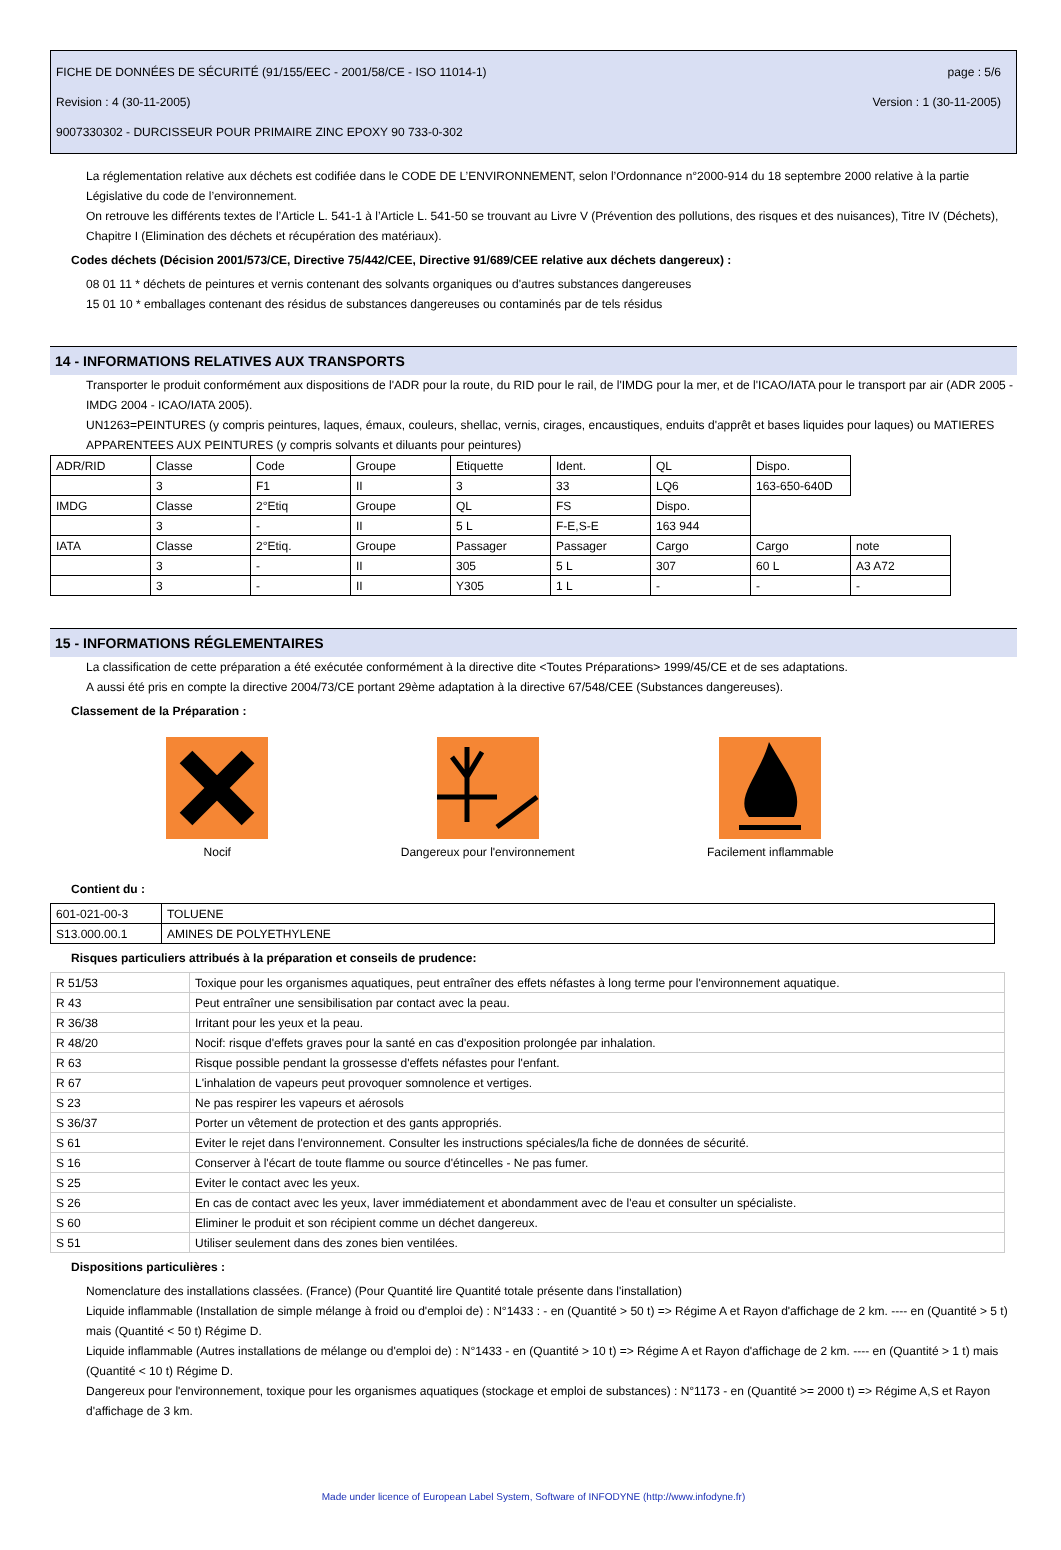FICHE DE DONNÉES DE SÉCURITÉ (91/155/EEC - 2001/58/CE - ISO 11014-1) page : 5/6
Revision : 4 (30-11-2005) Version : 1 (30-11-2005)
9007330302 - DURCISSEUR POUR PRIMAIRE ZINC EPOXY 90 733-0-302
La réglementation relative aux déchets est codifiée dans le CODE DE L’ENVIRONNEMENT, selon l’Ordonnance n°2000-914 du 18 septembre 2000 relative à la partie Législative du code de l’environnement.
On retrouve les différents textes de l’Article L. 541-1 à l’Article L. 541-50 se trouvant au Livre V (Prévention des pollutions, des risques et des nuisances), Titre IV (Déchets), Chapitre I (Elimination des déchets et récupération des matériaux).
Codes déchets (Décision 2001/573/CE, Directive 75/442/CEE, Directive 91/689/CEE relative aux déchets dangereux) :
08 01 11 * déchets de peintures et vernis contenant des solvants organiques ou d'autres substances dangereuses
15 01 10 * emballages contenant des résidus de substances dangereuses ou contaminés par de tels résidus
14 - INFORMATIONS RELATIVES AUX TRANSPORTS
Transporter le produit conformément aux dispositions de l'ADR pour la route, du RID pour le rail, de l'IMDG pour la mer, et de l'ICAO/IATA pour le transport par air (ADR 2005 - IMDG 2004 - ICAO/IATA 2005).
UN1263=PEINTURES (y compris peintures, laques, émaux, couleurs, shellac, vernis, cirages, encaustiques, enduits d'apprêt et bases liquides pour laques) ou MATIERES APPARENTEES AUX PEINTURES (y compris solvants et diluants pour peintures)
| ADR/RID | Classe | Code | Groupe | Etiquette | Ident. | QL | Dispo. | |
| | 3 | F1 | II | 3 | 33 | LQ6 | 163-650-640D | |
| IMDG | Classe | 2°Etiq | Groupe | QL | FS | Dispo. | | |
| | 3 | - | II | 5 L | F-E,S-E | 163 944 | | |
| IATA | Classe | 2°Etiq. | Groupe | Passager | Passager | Cargo | Cargo | note |
| | 3 | - | II | 305 | 5 L | 307 | 60 L | A3 A72 |
| | 3 | - | II | Y305 | 1 L | - | - | - |
15 - INFORMATIONS RÉGLEMENTAIRES
La classification de cette préparation a été exécutée conformément à la directive dite <Toutes Préparations> 1999/45/CE et de ses adaptations.
A aussi été pris en compte la directive 2004/73/CE portant 29ème adaptation à la directive 67/548/CEE (Substances dangereuses).
Classement de la Préparation :
Nocif Dangereux pour l'environnement Facilement inflammable
Contient du :
| 601-021-00-3 | TOLUENE |
| S13.000.00.1 | AMINES DE POLYETHYLENE |
Risques particuliers attribués à la préparation et conseils de prudence:
| R 51/53 | Toxique pour les organismes aquatiques, peut entraîner des effets néfastes à long terme pour l'environnement aquatique. |
| R 43 | Peut entraîner une sensibilisation par contact avec la peau. |
| R 36/38 | Irritant pour les yeux et la peau. |
| R 48/20 | Nocif: risque d'effets graves pour la santé en cas d'exposition prolongée par inhalation. |
| R 63 | Risque possible pendant la grossesse d'effets néfastes pour l'enfant. |
| R 67 | L'inhalation de vapeurs peut provoquer somnolence et vertiges. |
| S 23 | Ne pas respirer les vapeurs et aérosols |
| S 36/37 | Porter un vêtement de protection et des gants appropriés. |
| S 61 | Eviter le rejet dans l'environnement. Consulter les instructions spéciales/la fiche de données de sécurité. |
| S 16 | Conserver à l'écart de toute flamme ou source d'étincelles - Ne pas fumer. |
| S 25 | Eviter le contact avec les yeux. |
| S 26 | En cas de contact avec les yeux, laver immédiatement et abondamment avec de l'eau et consulter un spécialiste. |
| S 60 | Eliminer le produit et son récipient comme un déchet dangereux. |
| S 51 | Utiliser seulement dans des zones bien ventilées. |
Dispositions particulières :
Nomenclature des installations classées. (France) (Pour Quantité lire Quantité totale présente dans l'installation)
Liquide inflammable (Installation de simple mélange à froid ou d'emploi de) : N°1433 : - en (Quantité > 50 t) => Régime A et Rayon d'affichage de 2 km. ---- en (Quantité > 5 t) mais (Quantité < 50 t) Régime D.
Liquide inflammable (Autres installations de mélange ou d'emploi de) : N°1433 - en (Quantité > 10 t) => Régime A et Rayon d'affichage de 2 km. ---- en (Quantité > 1 t) mais (Quantité < 10 t) Régime D.
Dangereux pour l'environnement, toxique pour les organismes aquatiques (stockage et emploi de substances) : N°1173 - en (Quantité >= 2000 t) => Régime A,S et Rayon d'affichage de 3 km.
Made under licence of European Label System, Software of INFODYNE (http://www.infodyne.fr)